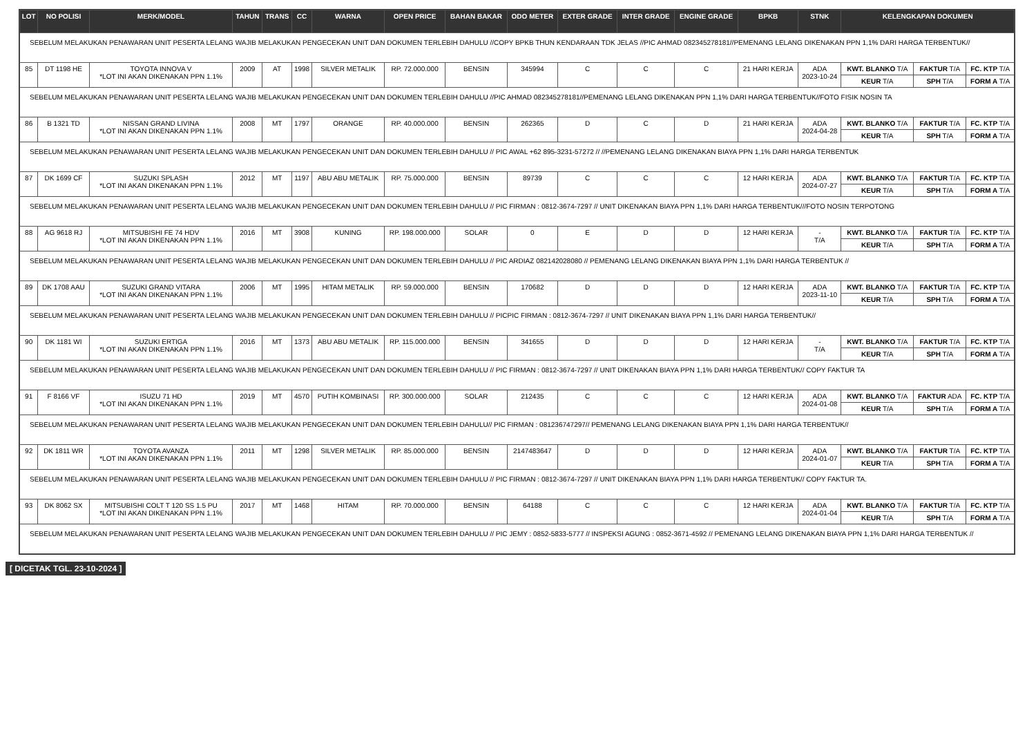| LOT | NO POLISI | MERK/MODEL | TAHUN | TRANS | CC | WARNA | OPEN PRICE | BAHAN BAKAR | ODO METER | EXTER GRADE | INTER GRADE | ENGINE GRADE | BPKB | STNK | KELENGKAPAN DOKUMEN | | |
| --- | --- | --- | --- | --- | --- | --- | --- | --- | --- | --- | --- | --- | --- | --- | --- | --- | --- |
| SEBELUM MELAKUKAN PENAWARAN UNIT PESERTA LELANG WAJIB MELAKUKAN PENGECEKAN UNIT DAN DOKUMEN TERLEBIH DAHULU //COPY BPKB THUN KENDARAAN TDK JELAS //PIC AHMAD 082345278181//PEMENANG LELANG DIKENAKAN PPN 1,1% DARI HARGA TERBENTUK// | | | | | | | | | | | | | | | | | |
| 85 | DT 1198 HE | TOYOTA INNOVA V *LOT INI AKAN DIKENAKAN PPN 1.1% | 2009 | AT | 1998 | SILVER METALIK | RP. 72.000.000 | BENSIN | 345994 | C | C | C | 21 HARI KERJA | ADA 2023-10-24 | KWT. BLANKO T/A | FAKTUR T/A | FC. KTP T/A |
| | | | | | | | | | | | | | | | KEUR T/A | SPH T/A | FORM A T/A |
| SEBELUM MELAKUKAN PENAWARAN UNIT PESERTA LELANG WAJIB MELAKUKAN PENGECEKAN UNIT DAN DOKUMEN TERLEBIH DAHULU //PIC AHMAD 082345278181//PEMENANG LELANG DIKENAKAN PPN 1,1% DARI HARGA TERBENTUK//FOTO FISIK NOSIN TA | | | | | | | | | | | | | | | | | |
| 86 | B 1321 TD | NISSAN GRAND LIVINA *LOT INI AKAN DIKENAKAN PPN 1.1% | 2008 | MT | 1797 | ORANGE | RP. 40.000.000 | BENSIN | 262365 | D | C | D | 21 HARI KERJA | ADA 2024-04-28 | KWT. BLANKO T/A | FAKTUR T/A | FC. KTP T/A |
| | | | | | | | | | | | | | | | KEUR T/A | SPH T/A | FORM A T/A |
| SEBELUM MELAKUKAN PENAWARAN UNIT PESERTA LELANG WAJIB MELAKUKAN PENGECEKAN UNIT DAN DOKUMEN TERLEBIH DAHULU // PIC AWAL +62 895-3231-57272 // //PEMENANG LELANG DIKENAKAN BIAYA PPN 1,1% DARI HARGA TERBENTUK | | | | | | | | | | | | | | | | | |
| 87 | DK 1699 CF | SUZUKI SPLASH *LOT INI AKAN DIKENAKAN PPN 1.1% | 2012 | MT | 1197 | ABU ABU METALIK | RP. 75.000.000 | BENSIN | 89739 | C | C | C | 12 HARI KERJA | ADA 2024-07-27 | KWT. BLANKO T/A | FAKTUR T/A | FC. KTP T/A |
| | | | | | | | | | | | | | | | KEUR T/A | SPH T/A | FORM A T/A |
| SEBELUM MELAKUKAN PENAWARAN UNIT PESERTA LELANG WAJIB MELAKUKAN PENGECEKAN UNIT DAN DOKUMEN TERLEBIH DAHULU // PIC FIRMAN : 0812-3674-7297 // UNIT DIKENAKAN BIAYA PPN 1,1% DARI HARGA TERBENTUK///FOTO NOSIN TERPOTONG | | | | | | | | | | | | | | | | | |
| 88 | AG 9618 RJ | MITSUBISHI FE 74 HDV *LOT INI AKAN DIKENAKAN PPN 1.1% | 2016 | MT | 3908 | KUNING | RP. 198.000.000 | SOLAR | 0 | E | D | D | 12 HARI KERJA | - T/A | KWT. BLANKO T/A | FAKTUR T/A | FC. KTP T/A |
| | | | | | | | | | | | | | | | KEUR T/A | SPH T/A | FORM A T/A |
| SEBELUM MELAKUKAN PENAWARAN UNIT PESERTA LELANG WAJIB MELAKUKAN PENGECEKAN UNIT DAN DOKUMEN TERLEBIH DAHULU // PIC ARDIAZ 082142028080 // PEMENANG LELANG DIKENAKAN BIAYA PPN 1,1% DARI HARGA TERBENTUK // | | | | | | | | | | | | | | | | | |
| 89 | DK 1708 AAU | SUZUKI GRAND VITARA *LOT INI AKAN DIKENAKAN PPN 1.1% | 2006 | MT | 1995 | HITAM METALIK | RP. 59.000.000 | BENSIN | 170682 | D | D | D | 12 HARI KERJA | ADA 2023-11-10 | KWT. BLANKO T/A | FAKTUR T/A | FC. KTP T/A |
| | | | | | | | | | | | | | | | KEUR T/A | SPH T/A | FORM A T/A |
| SEBELUM MELAKUKAN PENAWARAN UNIT PESERTA LELANG WAJIB MELAKUKAN PENGECEKAN UNIT DAN DOKUMEN TERLEBIH DAHULU // PICPIC FIRMAN : 0812-3674-7297 // UNIT DIKENAKAN BIAYA PPN 1,1% DARI HARGA TERBENTUK// | | | | | | | | | | | | | | | | | |
| 90 | DK 1181 WI | SUZUKI ERTIGA *LOT INI AKAN DIKENAKAN PPN 1.1% | 2016 | MT | 1373 | ABU ABU METALIK | RP. 115.000.000 | BENSIN | 341655 | D | D | D | 12 HARI KERJA | - T/A | KWT. BLANKO T/A | FAKTUR T/A | FC. KTP T/A |
| | | | | | | | | | | | | | | | KEUR T/A | SPH T/A | FORM A T/A |
| SEBELUM MELAKUKAN PENAWARAN UNIT PESERTA LELANG WAJIB MELAKUKAN PENGECEKAN UNIT DAN DOKUMEN TERLEBIH DAHULU // PIC FIRMAN : 0812-3674-7297 // UNIT DIKENAKAN BIAYA PPN 1,1% DARI HARGA TERBENTUK// COPY FAKTUR TA | | | | | | | | | | | | | | | | | |
| 91 | F 8166 VF | ISUZU 71 HD *LOT INI AKAN DIKENAKAN PPN 1.1% | 2019 | MT | 4570 | PUTIH KOMBINASI | RP. 300.000.000 | SOLAR | 212435 | C | C | C | 12 HARI KERJA | ADA 2024-01-08 | KWT. BLANKO T/A | FAKTUR ADA | FC. KTP T/A |
| | | | | | | | | | | | | | | | KEUR T/A | SPH T/A | FORM A T/A |
| SEBELUM MELAKUKAN PENAWARAN UNIT PESERTA LELANG WAJIB MELAKUKAN PENGECEKAN UNIT DAN DOKUMEN TERLEBIH DAHULU// PIC FIRMAN : 081236747297// PEMENANG LELANG DIKENAKAN BIAYA PPN 1,1% DARI HARGA TERBENTUK// | | | | | | | | | | | | | | | | | |
| 92 | DK 1811 WR | TOYOTA AVANZA *LOT INI AKAN DIKENAKAN PPN 1.1% | 2011 | MT | 1298 | SILVER METALIK | RP. 85.000.000 | BENSIN | 2147483647 | D | D | D | 12 HARI KERJA | ADA 2024-01-07 | KWT. BLANKO T/A | FAKTUR T/A | FC. KTP T/A |
| | | | | | | | | | | | | | | | KEUR T/A | SPH T/A | FORM A T/A |
| SEBELUM MELAKUKAN PENAWARAN UNIT PESERTA LELANG WAJIB MELAKUKAN PENGECEKAN UNIT DAN DOKUMEN TERLEBIH DAHULU // PIC FIRMAN : 0812-3674-7297 // UNIT DIKENAKAN BIAYA PPN 1,1% DARI HARGA TERBENTUK// COPY FAKTUR TA. | | | | | | | | | | | | | | | | | |
| 93 | DK 8062 SX | MITSUBISHI COLT T 120 SS 1.5 PU *LOT INI AKAN DIKENAKAN PPN 1.1% | 2017 | MT | 1468 | HITAM | RP. 70.000.000 | BENSIN | 64188 | C | C | C | 12 HARI KERJA | ADA 2024-01-04 | KWT. BLANKO T/A | FAKTUR T/A | FC. KTP T/A |
| | | | | | | | | | | | | | | | KEUR T/A | SPH T/A | FORM A T/A |
| SEBELUM MELAKUKAN PENAWARAN UNIT PESERTA LELANG WAJIB MELAKUKAN PENGECEKAN UNIT DAN DOKUMEN TERLEBIH DAHULU // PIC JEMY : 0852-5833-5777 // INSPEKSI AGUNG : 0852-3671-4592 // PEMENANG LELANG DIKENAKAN BIAYA PPN 1,1% DARI HARGA TERBENTUK // | | | | | | | | | | | | | | | | | |
[ DICETAK TGL. 23-10-2024 ]